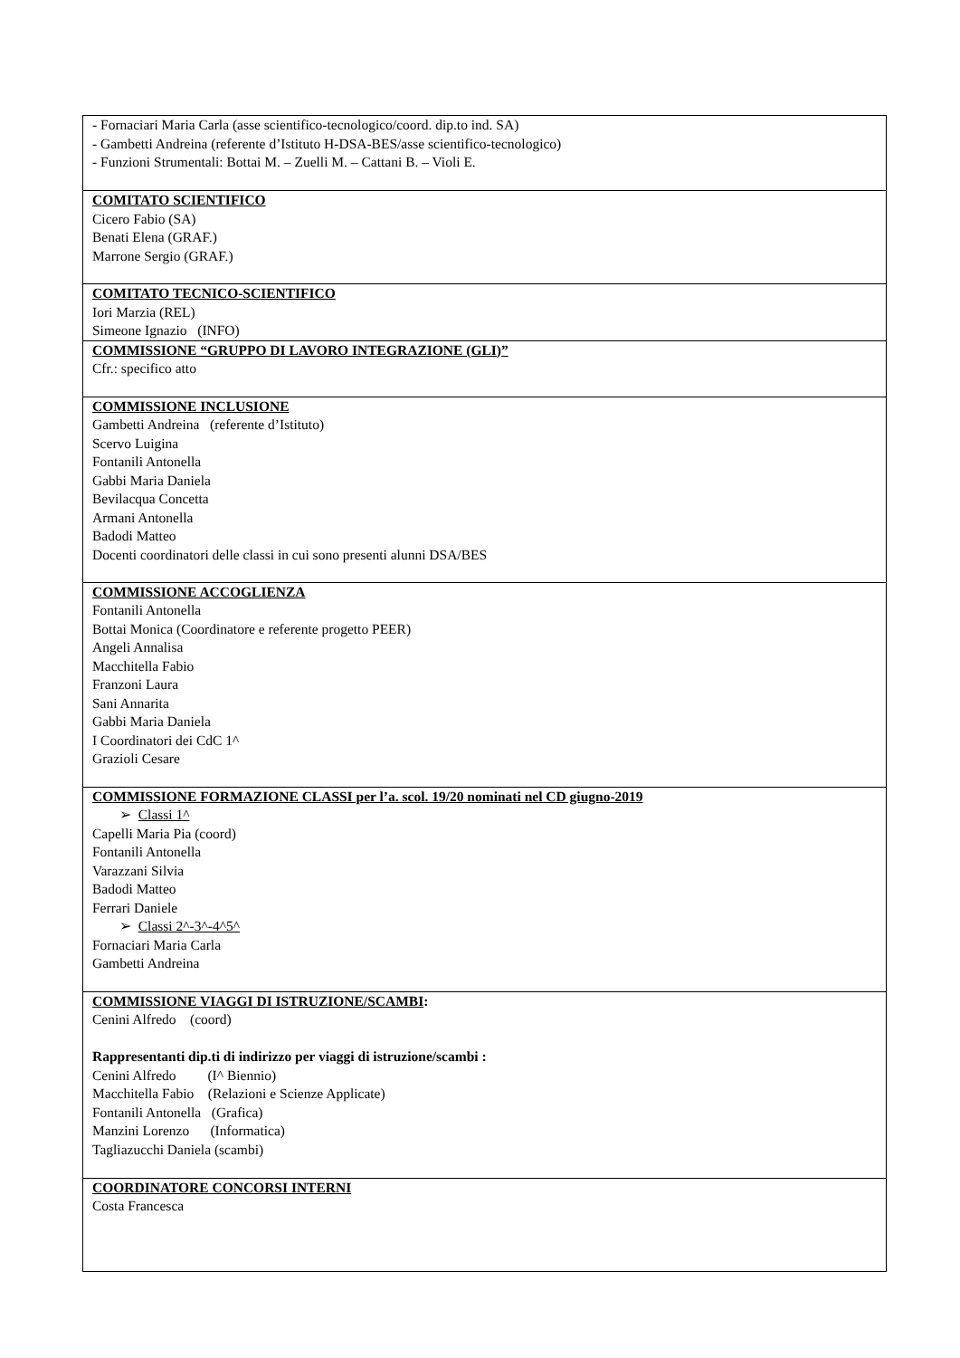| - Fornaciari Maria Carla (asse scientifico-tecnologico/coord. dip.to ind. SA) - Gambetti Andreina (referente d’Istituto H-DSA-BES/asse scientifico-tecnologico) - Funzioni Strumentali: Bottai M. – Zuelli M. – Cattani B. – Violi E. |
| COMITATO SCIENTIFICO Cicero Fabio (SA) Benati Elena (GRAF.) Marrone Sergio (GRAF.) |
| COMITATO TECNICO-SCIENTIFICO Iori Marzia (REL) Simeone Ignazio (INFO) |
| COMMISSIONE “GRUPPO DI LAVORO INTEGRAZIONE (GLI)” Cfr.: specifico atto |
| COMMISSIONE INCLUSIONE Gambetti Andreina (referente d’Istituto) Scervo Luigina Fontanili Antonella Gabbi Maria Daniela Bevilacqua Concetta Armani Antonella Badodi Matteo Docenti coordinatori delle classi in cui sono presenti alunni DSA/BES |
| COMMISSIONE ACCOGLIENZA Fontanili Antonella Bottai Monica (Coordinatore e referente progetto PEER) Angeli Annalisa Macchitella Fabio Franzoni Laura Sani Annarita Gabbi Maria Daniela I Coordinatori dei CdC 1^ Grazioli Cesare |
| COMMISSIONE FORMAZIONE CLASSI per l’a. scol. 19/20 nominati nel CD giugno-2019 ➢ Classi 1^ Capelli Maria Pia (coord) Fontanili Antonella Varazzani Silvia Badodi Matteo Ferrari Daniele ➢ Classi 2^-3^-4^5^ Fornaciari Maria Carla Gambetti Andreina |
| COMMISSIONE VIAGGI DI ISTRUZIONE/SCAMBI : Cenini Alfredo (coord) Rappresentanti dip.ti di indirizzo per viaggi di istruzione/scambi : Cenini Alfredo (I^ Biennio) Macchitella Fabio (Relazioni e Scienze Applicate) Fontanili Antonella (Grafica) Manzini Lorenzo (Informatica) Tagliazucchi Daniela (scambi) |
| COORDINATORE CONCORSI INTERNI Costa Francesca |